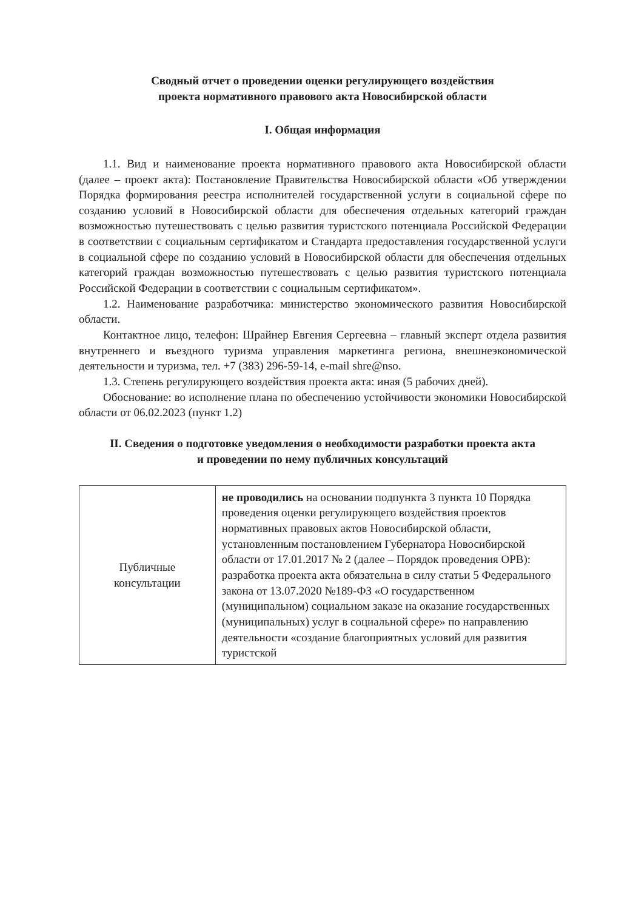Сводный отчет о проведении оценки регулирующего воздействия
проекта нормативного правового акта Новосибирской области
I. Общая информация
1.1. Вид и наименование проекта нормативного правового акта Новосибирской области (далее – проект акта): Постановление Правительства Новосибирской области «Об утверждении Порядка формирования реестра исполнителей государственной услуги в социальной сфере по созданию условий в Новосибирской области для обеспечения отдельных категорий граждан возможностью путешествовать с целью развития туристского потенциала Российской Федерации в соответствии с социальным сертификатом и Стандарта предоставления государственной услуги в социальной сфере по созданию условий в Новосибирской области для обеспечения отдельных категорий граждан возможностью путешествовать с целью развития туристского потенциала Российской Федерации в соответствии с социальным сертификатом».
1.2. Наименование разработчика: министерство экономического развития Новосибирской области.
Контактное лицо, телефон: Шрайнер Евгения Сергеевна – главный эксперт отдела развития внутреннего и въездного туризма управления маркетинга региона, внешнеэкономической деятельности и туризма, тел. +7 (383) 296-59-14, e-mail shre@nso.
1.3. Степень регулирующего воздействия проекта акта: иная (5 рабочих дней).
Обоснование: во исполнение плана по обеспечению устойчивости экономики Новосибирской области от 06.02.2023 (пункт 1.2)
II. Сведения о подготовке уведомления о необходимости разработки проекта акта
и проведении по нему публичных консультаций
| Публичные консультации | не проводились на основании подпункта 3 пункта 10 Порядка проведения оценки регулирующего воздействия проектов нормативных правовых актов Новосибирской области, установленным постановлением Губернатора Новосибирской области от 17.01.2017 № 2 (далее – Порядок проведения ОРВ): разработка проекта акта обязательна в силу статьи 5 Федерального закона от 13.07.2020 №189-ФЗ «О государственном (муниципальном) социальном заказе на оказание государственных (муниципальных) услуг в социальной сфере» по направлению деятельности «создание благоприятных условий для развития туристской |